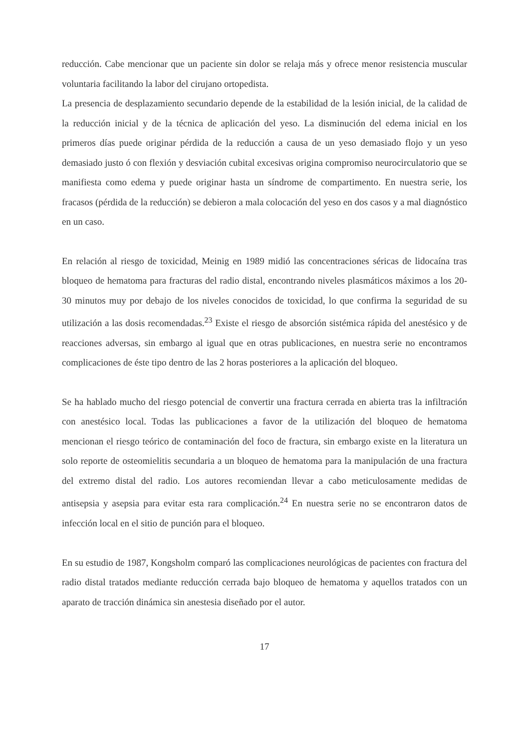reducción. Cabe mencionar que un paciente sin dolor se relaja más y ofrece menor resistencia muscular voluntaria facilitando la labor del cirujano ortopedista.
La presencia de desplazamiento secundario depende de la estabilidad de la lesión inicial, de la calidad de la reducción inicial y de la técnica de aplicación del yeso. La disminución del edema inicial en los primeros días puede originar pérdida de la reducción a causa de un yeso demasiado flojo y un yeso demasiado justo ó con flexión y desviación cubital excesivas origina compromiso neurocirculatorio que se manifiesta como edema y puede originar hasta un síndrome de compartimento. En nuestra serie, los fracasos (pérdida de la reducción) se debieron a mala colocación del yeso en dos casos y a mal diagnóstico en un caso.
En relación al riesgo de toxicidad, Meinig en 1989 midió las concentraciones séricas de lidocaína tras bloqueo de hematoma para fracturas del radio distal, encontrando niveles plasmáticos máximos a los 20-30 minutos muy por debajo de los niveles conocidos de toxicidad, lo que confirma la seguridad de su utilización a las dosis recomendadas.<sup>23</sup> Existe el riesgo de absorción sistémica rápida del anestésico y de reacciones adversas, sin embargo al igual que en otras publicaciones, en nuestra serie no encontramos complicaciones de éste tipo dentro de las 2 horas posteriores a la aplicación del bloqueo.
Se ha hablado mucho del riesgo potencial de convertir una fractura cerrada en abierta tras la infiltración con anestésico local. Todas las publicaciones a favor de la utilización del bloqueo de hematoma mencionan el riesgo teórico de contaminación del foco de fractura, sin embargo existe en la literatura un solo reporte de osteomielitis secundaria a un bloqueo de hematoma para la manipulación de una fractura del extremo distal del radio. Los autores recomiendan llevar a cabo meticulosamente medidas de antisepsia y asepsia para evitar esta rara complicación.<sup>24</sup> En nuestra serie no se encontraron datos de infección local en el sitio de punción para el bloqueo.
En su estudio de 1987, Kongsholm comparó las complicaciones neurológicas de pacientes con fractura del radio distal tratados mediante reducción cerrada bajo bloqueo de hematoma y aquellos tratados con un aparato de tracción dinámica sin anestesia diseñado por el autor.
17